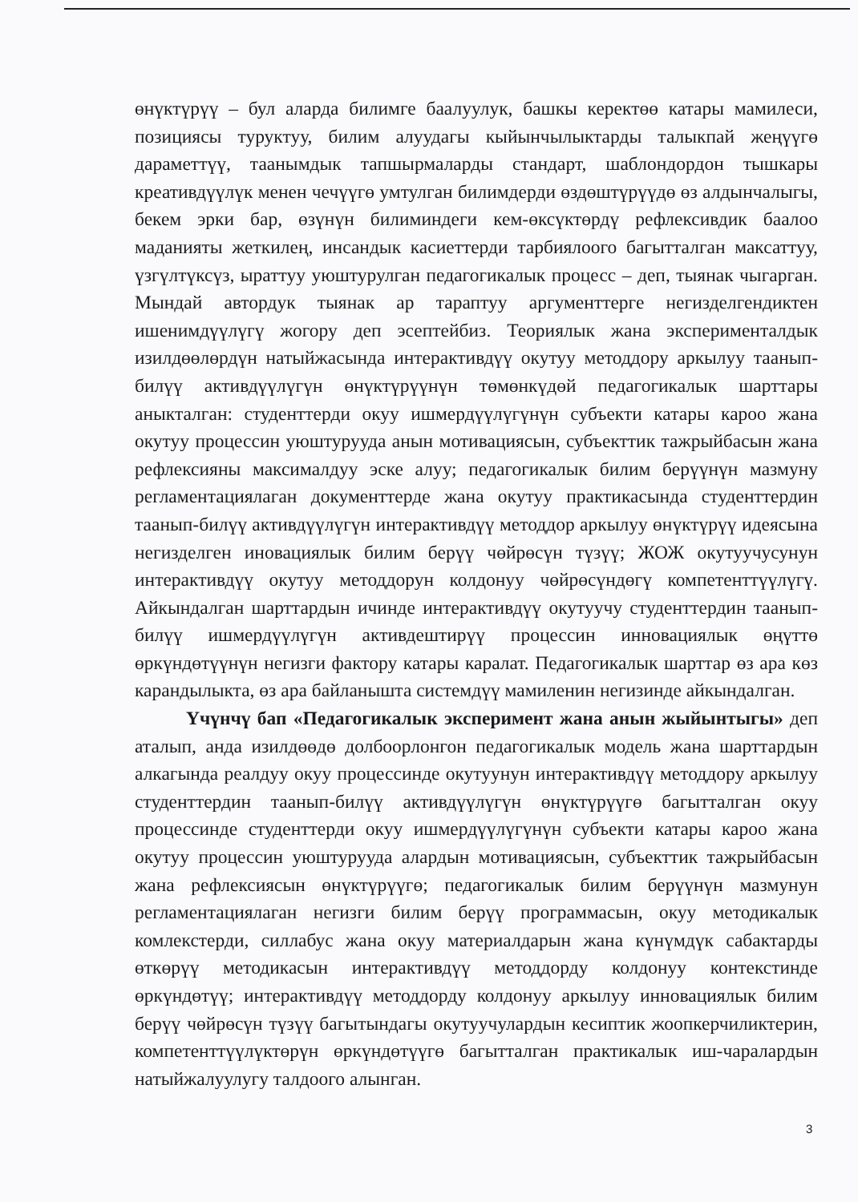өнүктүрүү – бул аларда билимге баалуулук, башкы керектөө катары мамилеси, позициясы туруктуу, билим алуудагы кыйынчылыктарды талыкпай жеңүүгө дараметтүү, таанымдык тапшырмаларды стандарт, шаблондордон тышкары креативдүүлүк менен чечүүгө умтулган билимдерди өздөштүрүүдө өз алдынчалыгы, бекем эрки бар, өзүнүн билиминдеги кем-өксүктөрдү рефлексивдик баалоо маданияты жеткилең, инсандык касиеттерди тарбиялоого багытталган максаттуу, үзгүлтүксүз, ыраттуу уюштурулган педагогикалык процесс – деп, тыянак чыгарган. Мындай автордук тыянак ар тараптуу аргументтерге негизделгендиктен ишенимдүүлүгү жогору деп эсептейбиз. Теориялык жана эксперименталдык изилдөөлөрдүн натыйжасында интерактивдүү окутуу методдору аркылуу таанып-билүү активдүүлүгүн өнүктүрүүнүн төмөнкүдөй педагогикалык шарттары аныкталган: студенттерди окуу ишмердүүлүгүнүн субъекти катары кароо жана окутуу процессин уюштурууда анын мотивациясын, субъекттик тажрыйбасын жана рефлексияны максималдуу эске алуу; педагогикалык билим берүүнүн мазмуну регламентациялаган документтерде жана окутуу практикасында студенттердин таанып-билүү активдүүлүгүн интерактивдүү методдор аркылуу өнүктүрүү идеясына негизделген иновациялык билим берүү чөйрөсүн түзүү; ЖОЖ окутуучусунун интерактивдүү окутуу методдорун колдонуу чөйрөсүндөгү компетенттүүлүгү. Айкындалган шарттардын ичинде интерактивдүү окутуучу студенттердин таанып-билүү ишмердүүлүгүн активдештирүү процессин инновациялык өңүттө өркүндөтүүнүн негизги фактору катары каралат. Педагогикалык шарттар өз ара көз карандылыкта, өз ара байланышта системдүү мамиленин негизинде айкындалган.
Үчүнчү бап «Педагогикалык эксперимент жана анын жыйынтыгы» деп аталып, анда изилдөөдө долбоорлонгон педагогикалык модель жана шарттардын алкагында реалдуу окуу процессинде окутуунун интерактивдүү методдору аркылуу студенттердин таанып-билүү активдүүлүгүн өнүктүрүүгө багытталган окуу процессинде студенттерди окуу ишмердүүлүгүнүн субъекти катары кароо жана окутуу процессин уюштурууда алардын мотивациясын, субъекттик тажрыйбасын жана рефлексиясын өнүктүрүүгө; педагогикалык билим берүүнүн мазмунун регламентациялаган негизги билим берүү программасын, окуу методикалык комлекстерди, силлабус жана окуу материалдарын жана күнүмдүк сабактарды өткөрүү методикасын интерактивдүү методдорду колдонуу контекстинде өркүндөтүү; интерактивдүү методдорду колдонуу аркылуу инновациялык билим берүү чөйрөсүн түзүү багытындагы окутуучулардын кесиптик жоопкерчиликтерин, компетенттүүлүктөрүн өркүндөтүүгө багытталган практикалык иш-чаралардын натыйжалуулугу талдоого алынган.
3